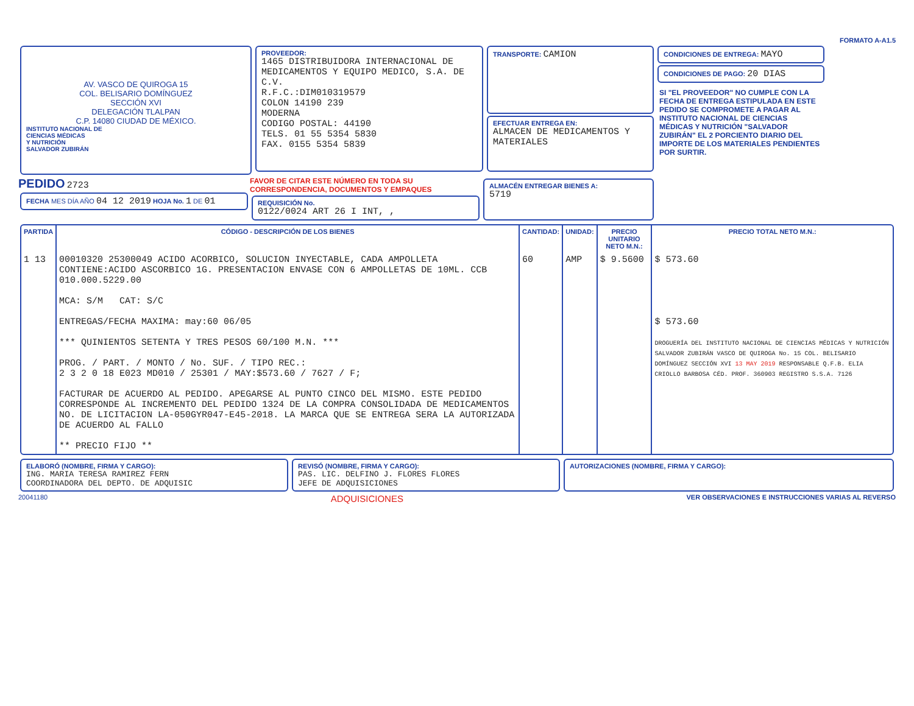FORMATO A-A1.5
AV. VASCO DE QUIROGA 15
COL. BELISARIO DOMÍNGUEZ
SECCIÓN XVI
DELEGACIÓN TLALPAN
C.P. 14080 CIUDAD DE MÉXICO.
INSTITUTO NACIONAL DE
CIENCIAS MÉDICAS
Y NUTRICIÓN
SALVADOR ZUBIRÁN
PROVEEDOR:
1465 DISTRIBUIDORA INTERNACIONAL DE MEDICAMENTOS Y EQUIPO MEDICO, S.A. DE C.V.
R.F.C.:DIM010319579
COLON 14190 239
MODERNA
CODIGO POSTAL: 44190
TELS. 01 55 5354 5830
FAX. 0155 5354 5839
TRANSPORTE: CAMION
EFECTUAR ENTREGA EN:
ALMACEN DE MEDICAMENTOS Y MATERIALES
CONDICIONES DE ENTREGA: MAYO
CONDICIONES DE PAGO: 20 DIAS
SI "EL PROVEEDOR" NO CUMPLE CON LA FECHA DE ENTREGA ESTIPULADA EN ESTE PEDIDO SE COMPROMETE A PAGAR AL INSTITUTO NACIONAL DE CIENCIAS MÉDICAS Y NUTRICIÓN "SALVADOR ZUBIRÁN" EL 2 PORCIENTO DIARIO DEL IMPORTE DE LOS MATERIALES PENDIENTES POR SURTIR.
PEDIDO 2723
FECHA MES DÍA AÑO 04 12 2019 HOJA No. 1 DE 01
FAVOR DE CITAR ESTE NÚMERO EN TODA SU CORRESPONDENCIA, DOCUMENTOS Y EMPAQUES
REQUISICIÓN No.
0122/0024 ART 26 I INT, ,
ALMACÉN ENTREGAR BIENES A:
5719
| PARTIDA | CÓDIGO - DESCRIPCIÓN DE LOS BIENES | CANTIDAD: | UNIDAD: | PRECIO UNITARIO NETO M.N.: | PRECIO TOTAL NETO M.N.: |
| --- | --- | --- | --- | --- | --- |
| 1 13 | 00010320 25300049 ACIDO ACORBICO, SOLUCION INYECTABLE, CADA AMPOLLETA CONTIENE:ACIDO ASCORBICO 1G. PRESENTACION ENVASE CON 6 AMPOLLETAS DE 10ML. CCB 010.000.5229.00 MCA: S/M CAT: S/C ENTREGAS/FECHA MAXIMA: may:60 06/05 *** QUINIENTOS SETENTA Y TRES PESOS 60/100 M.N. *** PROG. / PART. / MONTO / No. SUF. / TIPO REC.: 2 3 2 0 18 E023 MD010 / 25301 / MAY:$573.60 / 7627 / F; FACTURAR DE ACUERDO AL PEDIDO. APEGARSE AL PUNTO CINCO DEL MISMO. ESTE PEDIDO CORRESPONDE AL INCREMENTO DEL PEDIDO 1324 DE LA COMPRA CONSOLIDADA DE MEDICAMENTOS NO. DE LICITACION LA-050GYR047-E45-2018. LA MARCA QUE SE ENTREGA SERA LA AUTORIZADA DE ACUERDO AL FALLO ** PRECIO FIJO ** | 60 | AMP | $ 9.5600 | $ 573.60 $ 573.60 DROGUERÍA DEL INSTITUTO NACIONAL DE CIENCIAS MÉDICAS Y NUTRICIÓN SALVADOR ZUBIRÁN VASCO DE QUIROGA No. 15 COL. BELISARIO DOMÍNGUEZ SECCIÓN XVI 13 MAY 2019 RESPONSABLE Q.F.B. ELIA CRIOLLO BARBOSA CÉD. PROF. 360903 REGISTRO S.S.A. 7126 |
ELABORÓ (NOMBRE, FIRMA Y CARGO):
ING. MARIA TERESA RAMIREZ FERN
COORDINADORA DEL DEPTO. DE ADQUISIC
REVISÓ (NOMBRE, FIRMA Y CARGO):
PAS. LIC. DELFINO J. FLORES FLORES
JEFE DE ADQUISICIONES
AUTORIZACIONES (NOMBRE, FIRMA Y CARGO):
20041180 ADQUISICIONES VER OBSERVACIONES E INSTRUCCIONES VARIAS AL REVERSO